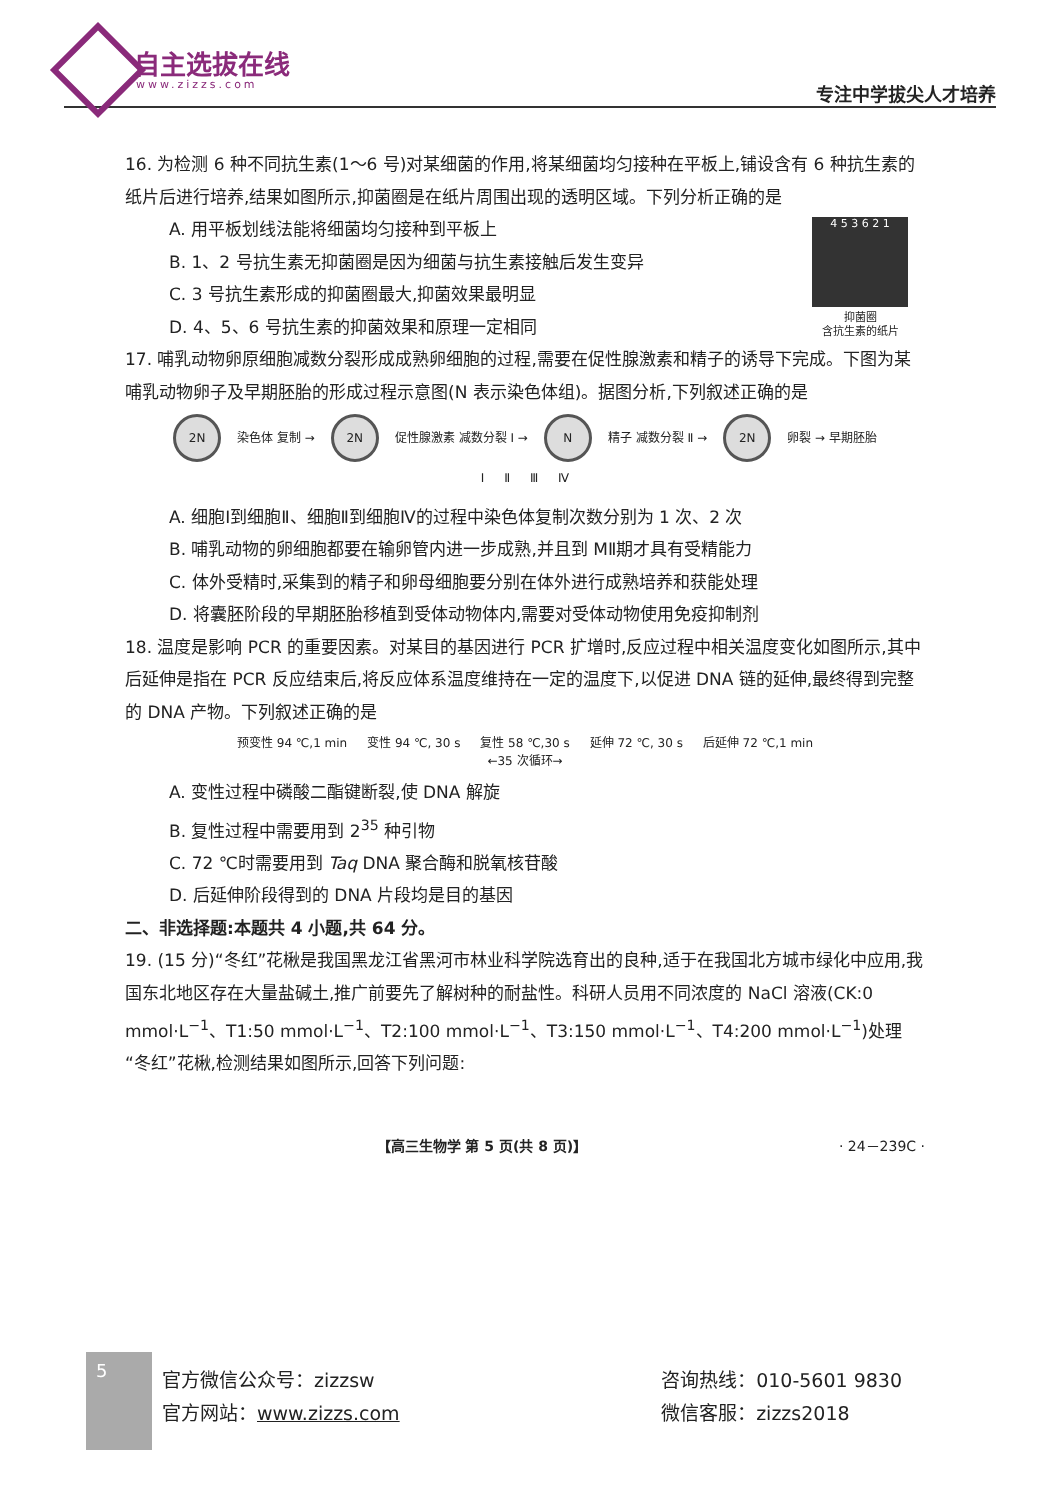自主选拔在线
www.zizzs.com 专注中学拔尖人才培养
16. 为检测 6 种不同抗生素(1～6 号)对某细菌的作用,将某细菌均匀接种在平板上,铺设含有 6 种抗生素的纸片后进行培养,结果如图所示,抑菌圈是在纸片周围出现的透明区域。下列分析正确的是
A. 用平板划线法能将细菌均匀接种到平板上
B. 1、2 号抗生素无抑菌圈是因为细菌与抗生素接触后发生变异
C. 3 号抗生素形成的抑菌圈最大,抑菌效果最明显
D. 4、5、6 号抗生素的抑菌效果和原理一定相同
4 5 3 6 2 1
抑菌圈
含抗生素的纸片
17. 哺乳动物卵原细胞减数分裂形成成熟卵细胞的过程,需要在促性腺激素和精子的诱导下完成。下图为某哺乳动物卵子及早期胚胎的形成过程示意图(N 表示染色体组)。据图分析,下列叙述正确的是
2N 染色体 复制 → 2N 促性腺激素 减数分裂 Ⅰ → N 精子 减数分裂 Ⅱ → 2N 卵裂 → 早期胚胎
Ⅰ Ⅱ Ⅲ Ⅳ
A. 细胞Ⅰ到细胞Ⅱ、细胞Ⅱ到细胞Ⅳ的过程中染色体复制次数分别为 1 次、2 次
B. 哺乳动物的卵细胞都要在输卵管内进一步成熟,并且到 MⅡ期才具有受精能力
C. 体外受精时,采集到的精子和卵母细胞要分别在体外进行成熟培养和获能处理
D. 将囊胚阶段的早期胚胎移植到受体动物体内,需要对受体动物使用免疫抑制剂
18. 温度是影响 PCR 的重要因素。对某目的基因进行 PCR 扩增时,反应过程中相关温度变化如图所示,其中后延伸是指在 PCR 反应结束后,将反应体系温度维持在一定的温度下,以促进 DNA 链的延伸,最终得到完整的 DNA 产物。下列叙述正确的是
预变性 94 ℃,1 min 变性 94 ℃, 30 s 复性 58 ℃,30 s 延伸 72 ℃, 30 s 后延伸 72 ℃,1 min
←35 次循环→
A. 变性过程中磷酸二酯键断裂,使 DNA 解旋
B. 复性过程中需要用到 2<sup>35</sup> 种引物
C. 72 ℃时需要用到 Taq DNA 聚合酶和脱氧核苷酸
D. 后延伸阶段得到的 DNA 片段均是目的基因
二、非选择题:本题共 4 小题,共 64 分。
19. (15 分)“冬红”花楸是我国黑龙江省黑河市林业科学院选育出的良种,适于在我国北方城市绿化中应用,我国东北地区存在大量盐碱土,推广前要先了解树种的耐盐性。科研人员用不同浓度的 NaCl 溶液(CK:0 mmol·L<sup>−1</sup>、T1:50 mmol·L<sup>−1</sup>、T2:100 mmol·L<sup>−1</sup>、T3:150 mmol·L<sup>−1</sup>、T4:200 mmol·L<sup>−1</sup>)处理“冬红”花楸,检测结果如图所示,回答下列问题:
【高三生物学 第 5 页(共 8 页)】 · 24－239C ·
5
官方微信公众号：zizzsw
官方网站：www.zizzs.com
咨询热线：010-5601 9830
微信客服：zizzs2018